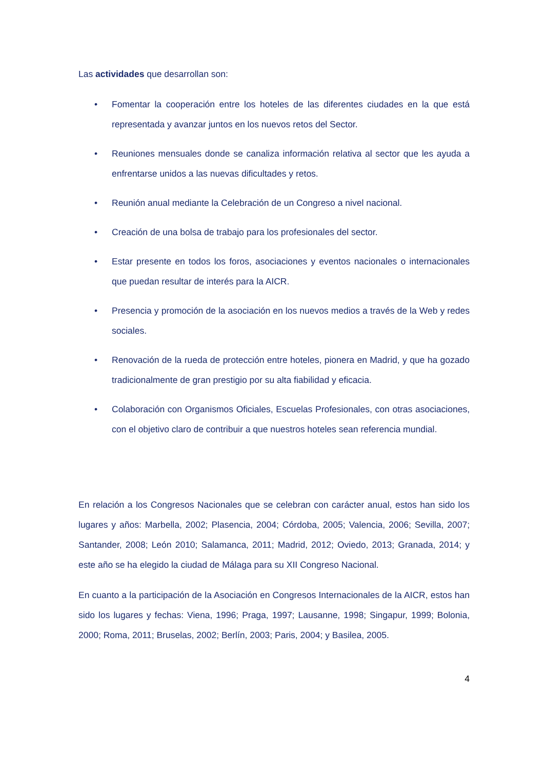Las actividades que desarrollan son:
• Fomentar la cooperación entre los hoteles de las diferentes ciudades en la que está representada y avanzar juntos en los nuevos retos del Sector.
• Reuniones mensuales donde se canaliza información relativa al sector que les ayuda a enfrentarse unidos a las nuevas dificultades y retos.
• Reunión anual mediante la Celebración de un Congreso a nivel nacional.
• Creación de una bolsa de trabajo para los profesionales del sector.
• Estar presente en todos los foros, asociaciones y eventos nacionales o internacionales que puedan resultar de interés para la AICR.
• Presencia y promoción de la asociación en los nuevos medios a través de la Web y redes sociales.
• Renovación de la rueda de protección entre hoteles, pionera en Madrid, y que ha gozado tradicionalmente de gran prestigio por su alta fiabilidad y eficacia.
• Colaboración con Organismos Oficiales, Escuelas Profesionales, con otras asociaciones, con el objetivo claro de contribuir a que nuestros hoteles sean referencia mundial.
En relación a los Congresos Nacionales que se celebran con carácter anual, estos han sido los lugares y años: Marbella, 2002; Plasencia, 2004; Córdoba, 2005; Valencia, 2006; Sevilla, 2007; Santander, 2008; León 2010; Salamanca, 2011; Madrid, 2012; Oviedo, 2013; Granada, 2014; y este año se ha elegido la ciudad de Málaga para su XII Congreso Nacional.
En cuanto a la participación de la Asociación en Congresos Internacionales de la AICR, estos han sido los lugares y fechas: Viena, 1996; Praga, 1997; Lausanne, 1998; Singapur, 1999; Bolonia, 2000; Roma, 2011; Bruselas, 2002; Berlín, 2003; Paris, 2004; y Basilea, 2005.
4